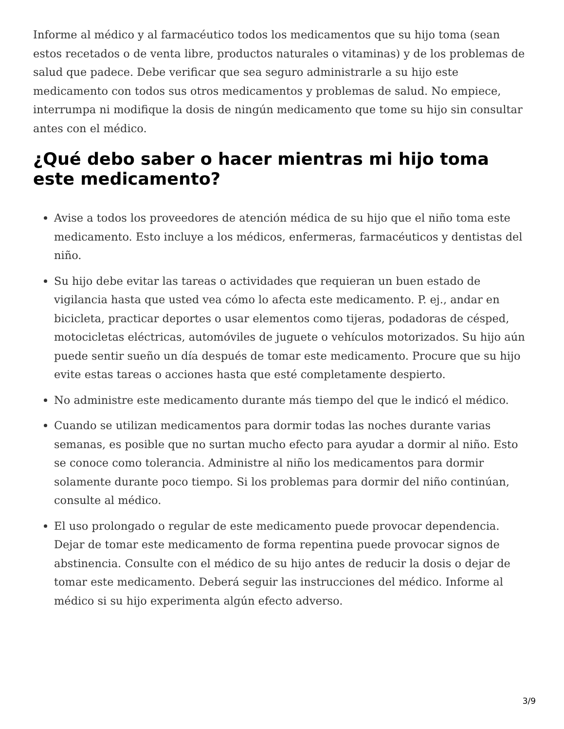Informe al médico y al farmacéutico todos los medicamentos que su hijo toma (sean estos recetados o de venta libre, productos naturales o vitaminas) y de los problemas de salud que padece. Debe verificar que sea seguro administrarle a su hijo este medicamento con todos sus otros medicamentos y problemas de salud. No empiece, interrumpa ni modifique la dosis de ningún medicamento que tome su hijo sin consultar antes con el médico.
¿Qué debo saber o hacer mientras mi hijo toma este medicamento?
Avise a todos los proveedores de atención médica de su hijo que el niño toma este medicamento. Esto incluye a los médicos, enfermeras, farmacéuticos y dentistas del niño.
Su hijo debe evitar las tareas o actividades que requieran un buen estado de vigilancia hasta que usted vea cómo lo afecta este medicamento. P. ej., andar en bicicleta, practicar deportes o usar elementos como tijeras, podadoras de césped, motocicletas eléctricas, automóviles de juguete o vehículos motorizados. Su hijo aún puede sentir sueño un día después de tomar este medicamento. Procure que su hijo evite estas tareas o acciones hasta que esté completamente despierto.
No administre este medicamento durante más tiempo del que le indicó el médico.
Cuando se utilizan medicamentos para dormir todas las noches durante varias semanas, es posible que no surtan mucho efecto para ayudar a dormir al niño. Esto se conoce como tolerancia. Administre al niño los medicamentos para dormir solamente durante poco tiempo. Si los problemas para dormir del niño continúan, consulte al médico.
El uso prolongado o regular de este medicamento puede provocar dependencia. Dejar de tomar este medicamento de forma repentina puede provocar signos de abstinencia. Consulte con el médico de su hijo antes de reducir la dosis o dejar de tomar este medicamento. Deberá seguir las instrucciones del médico. Informe al médico si su hijo experimenta algún efecto adverso.
3/9